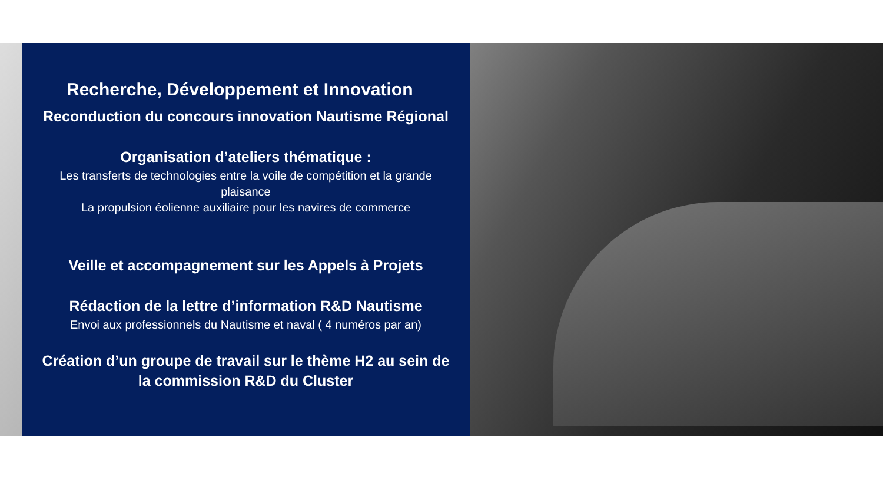Recherche, Développement et Innovation
Reconduction du concours innovation Nautisme Régional
Organisation d’ateliers thématique :
Les transferts de technologies entre la voile de compétition et la grande plaisance
La propulsion éolienne auxiliaire pour les navires de commerce
Veille et accompagnement sur les Appels à Projets
Rédaction de la lettre d’information R&D Nautisme
Envoi aux professionnels du Nautisme et naval ( 4 numéros par an)
Création d’un groupe de travail sur le thème H2 au sein de la commission R&D du Cluster